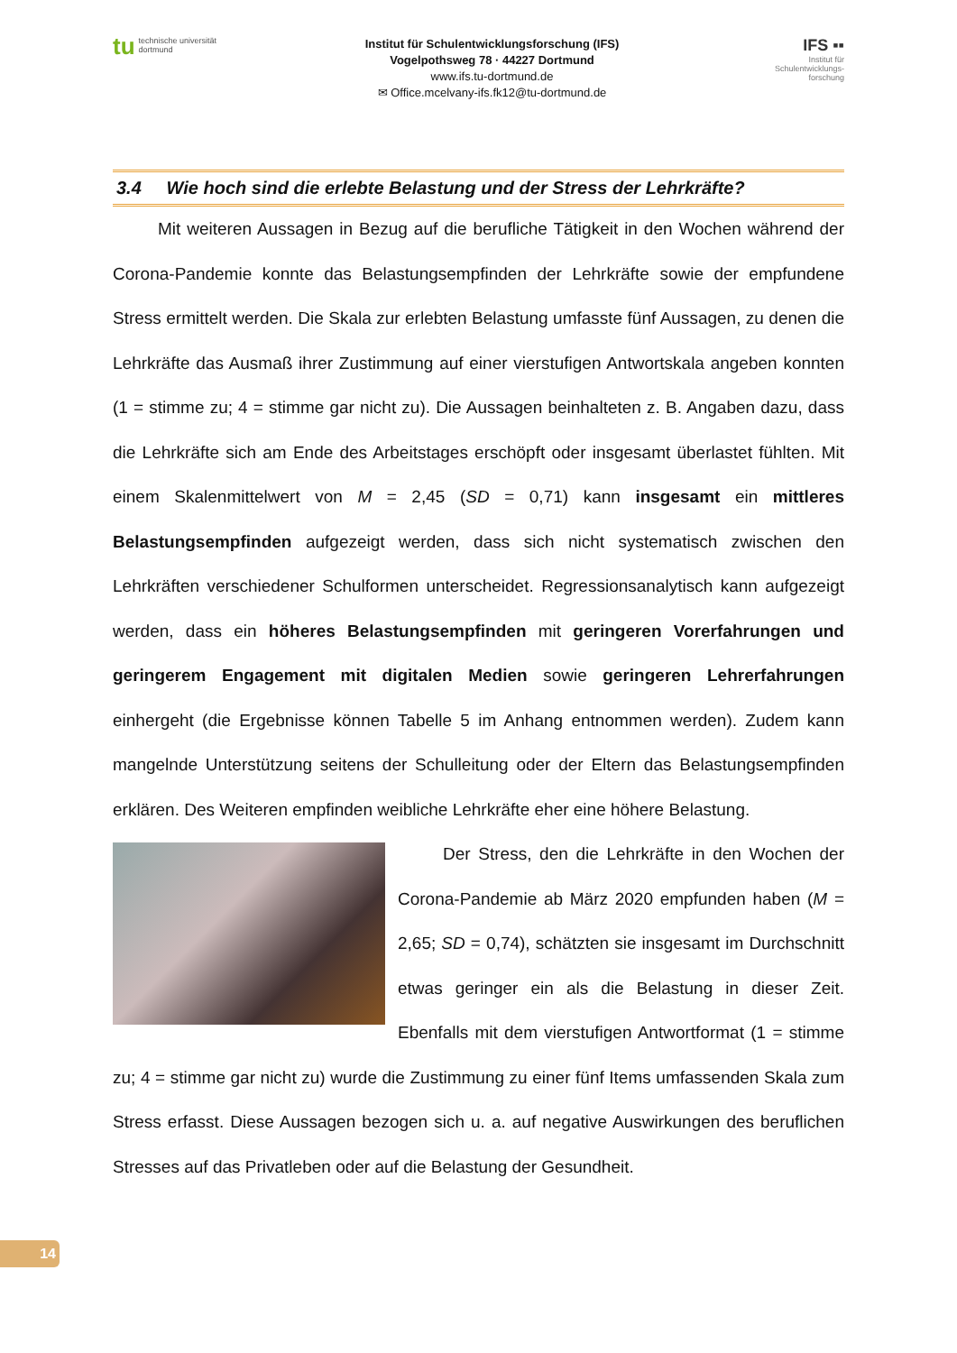tu technische universität
dortmund
Institut für Schulentwicklungsforschung (IFS)
Vogelpothsweg 78 · 44227 Dortmund
www.ifs.tu-dortmund.de
✉ Office.mcelvany-ifs.fk12@tu-dortmund.de
IFS ▪▪
Institut für
Schulentwicklungs-
forschung
3.4 Wie hoch sind die erlebte Belastung und der Stress der Lehrkräfte?
Mit weiteren Aussagen in Bezug auf die berufliche Tätigkeit in den Wochen während der Corona-Pandemie konnte das Belastungsempfinden der Lehrkräfte sowie der empfundene Stress ermittelt werden. Die Skala zur erlebten Belastung umfasste fünf Aussagen, zu denen die Lehrkräfte das Ausmaß ihrer Zustimmung auf einer vierstufigen Antwortskala angeben konnten (1 = stimme zu; 4 = stimme gar nicht zu). Die Aussagen beinhalteten z. B. Angaben dazu, dass die Lehrkräfte sich am Ende des Arbeitstages erschöpft oder insgesamt überlastet fühlten. Mit einem Skalenmittelwert von M = 2,45 (SD = 0,71) kann insgesamt ein mittleres Belastungsempfinden aufgezeigt werden, dass sich nicht systematisch zwischen den Lehrkräften verschiedener Schulformen unterscheidet. Regressionsanalytisch kann aufgezeigt werden, dass ein höheres Belastungsempfinden mit geringeren Vorerfahrungen und geringerem Engagement mit digitalen Medien sowie geringeren Lehrerfahrungen einhergeht (die Ergebnisse können Tabelle 5 im Anhang entnommen werden). Zudem kann mangelnde Unterstützung seitens der Schulleitung oder der Eltern das Belastungsempfinden erklären. Des Weiteren empfinden weibliche Lehrkräfte eher eine höhere Belastung.
Der Stress, den die Lehrkräfte in den Wochen der Corona-Pandemie ab März 2020 empfunden haben (M = 2,65; SD = 0,74), schätzten sie insgesamt im Durchschnitt etwas geringer ein als die Belastung in dieser Zeit. Ebenfalls mit dem vierstufigen Antwortformat (1 = stimme zu; 4 = stimme gar nicht zu) wurde die Zustimmung zu einer fünf Items umfassenden Skala zum Stress erfasst. Diese Aussagen bezogen sich u. a. auf negative Auswirkungen des beruflichen Stresses auf das Privatleben oder auf die Belastung der Gesundheit.
14